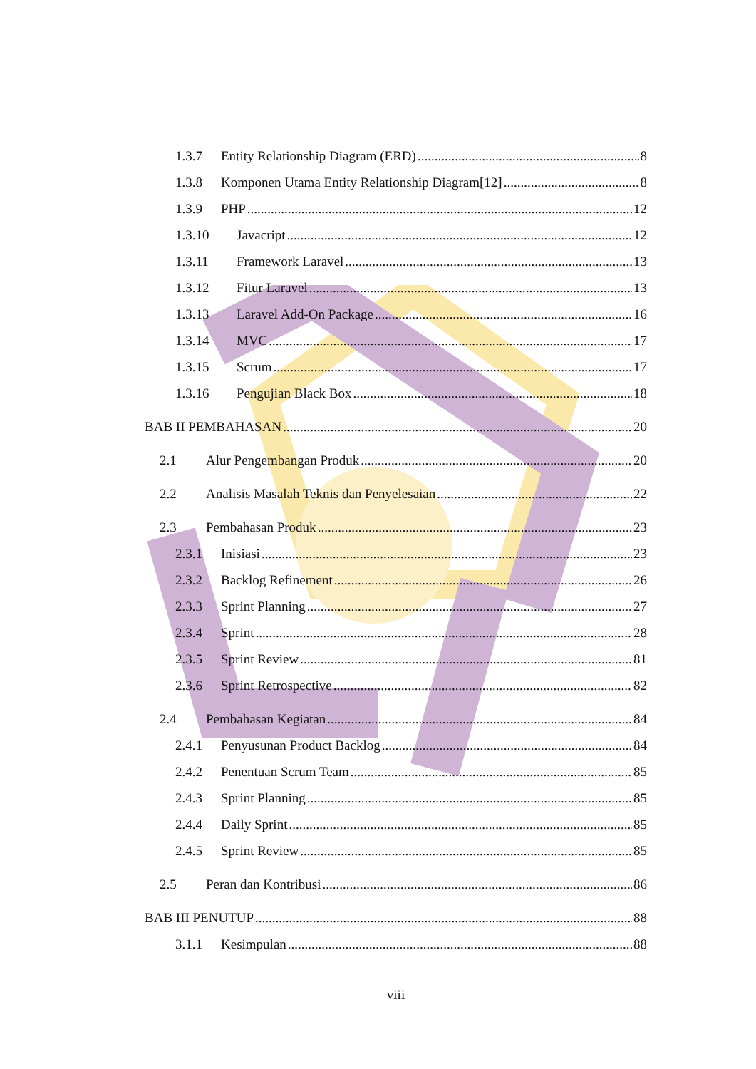1.3.7 Entity Relationship Diagram (ERD) 8
1.3.8 Komponen Utama Entity Relationship Diagram[12] 8
1.3.9 PHP 12
1.3.10 Javacript 12
1.3.11 Framework Laravel 13
1.3.12 Fitur Laravel 13
1.3.13 Laravel Add-On Package 16
1.3.14 MVC 17
1.3.15 Scrum 17
1.3.16 Pengujian Black Box 18
BAB II PEMBAHASAN 20
2.1 Alur Pengembangan Produk 20
2.2 Analisis Masalah Teknis dan Penyelesaian 22
2.3 Pembahasan Produk 23
2.3.1 Inisiasi 23
2.3.2 Backlog Refinement 26
2.3.3 Sprint Planning 27
2.3.4 Sprint 28
2.3.5 Sprint Review 81
2.3.6 Sprint Retrospective 82
2.4 Pembahasan Kegiatan 84
2.4.1 Penyusunan Product Backlog 84
2.4.2 Penentuan Scrum Team 85
2.4.3 Sprint Planning 85
2.4.4 Daily Sprint 85
2.4.5 Sprint Review 85
2.5 Peran dan Kontribusi 86
BAB III PENUTUP 88
3.1.1 Kesimpulan 88
viii